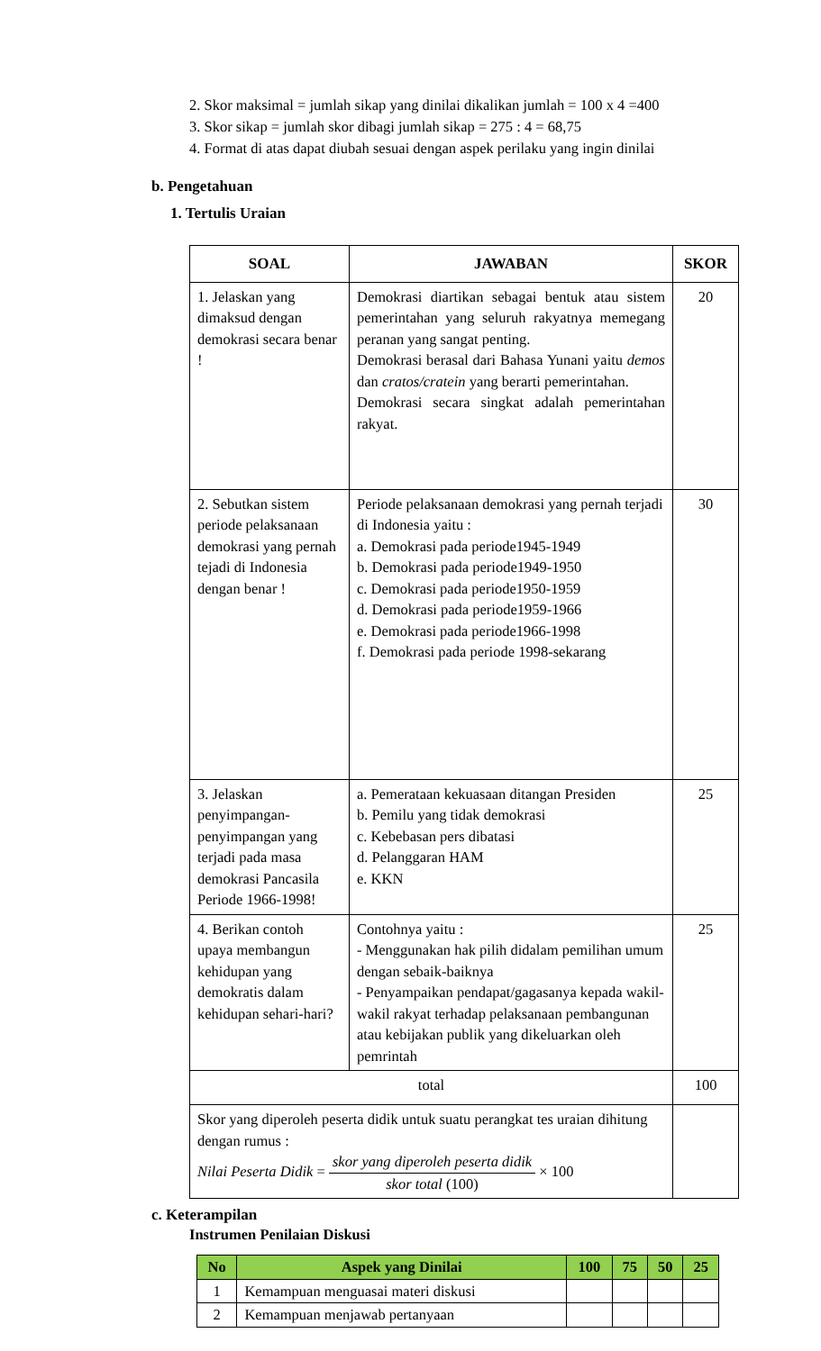2. Skor maksimal = jumlah sikap yang dinilai dikalikan jumlah = 100 x 4 =400
3. Skor sikap = jumlah skor dibagi jumlah sikap = 275 : 4 = 68,75
4. Format di atas dapat diubah sesuai dengan aspek perilaku yang ingin dinilai
b. Pengetahuan
1. Tertulis Uraian
| SOAL | JAWABAN | SKOR |
| --- | --- | --- |
| 1. Jelaskan yang dimaksud dengan demokrasi secara benar ! | Demokrasi diartikan sebagai bentuk atau sistem pemerintahan yang seluruh rakyatnya memegang peranan yang sangat penting. Demokrasi berasal dari Bahasa Yunani yaitu demos dan cratos/cratein yang berarti pemerintahan. Demokrasi secara singkat adalah pemerintahan rakyat. | 20 |
| 2. Sebutkan sistem periode pelaksanaan demokrasi yang pernah tejadi di Indonesia dengan benar ! | Periode pelaksanaan demokrasi yang pernah terjadi di Indonesia yaitu : a. Demokrasi pada periode1945-1949 b. Demokrasi pada periode1949-1950 c. Demokrasi pada periode1950-1959 d. Demokrasi pada periode1959-1966 e. Demokrasi pada periode1966-1998 f. Demokrasi pada periode 1998-sekarang | 30 |
| 3. Jelaskan penyimpangan-penyimpangan yang terjadi pada masa demokrasi Pancasila Periode 1966-1998! | a. Pemerataan kekuasaan ditangan Presiden b. Pemilu yang tidak demokrasi c. Kebebasan pers dibatasi d. Pelanggaran HAM e. KKN | 25 |
| 4. Berikan contoh upaya membangun kehidupan yang demokratis dalam kehidupan sehari-hari? | Contohnya yaitu : - Menggunakan hak pilih didalam pemilihan umum dengan sebaik-baiknya - Penyampaikan pendapat/gagasanya kepada wakil-wakil rakyat terhadap pelaksanaan pembangunan atau kebijakan publik yang dikeluarkan oleh pemrintah | 25 |
| total | | 100 |
| Skor yang diperoleh peserta didik untuk suatu perangkat tes uraian dihitung dengan rumus : Nilai Peserta Didik = skor yang diperoleh peserta didik skor total (100) × 100 | | |
c. Keterampilan
Instrumen Penilaian Diskusi
| No | Aspek yang Dinilai | 100 | 75 | 50 | 25 |
| --- | --- | --- | --- | --- | --- |
| 1 | Kemampuan menguasai materi diskusi | | | | |
| 2 | Kemampuan menjawab pertanyaan | | | | |